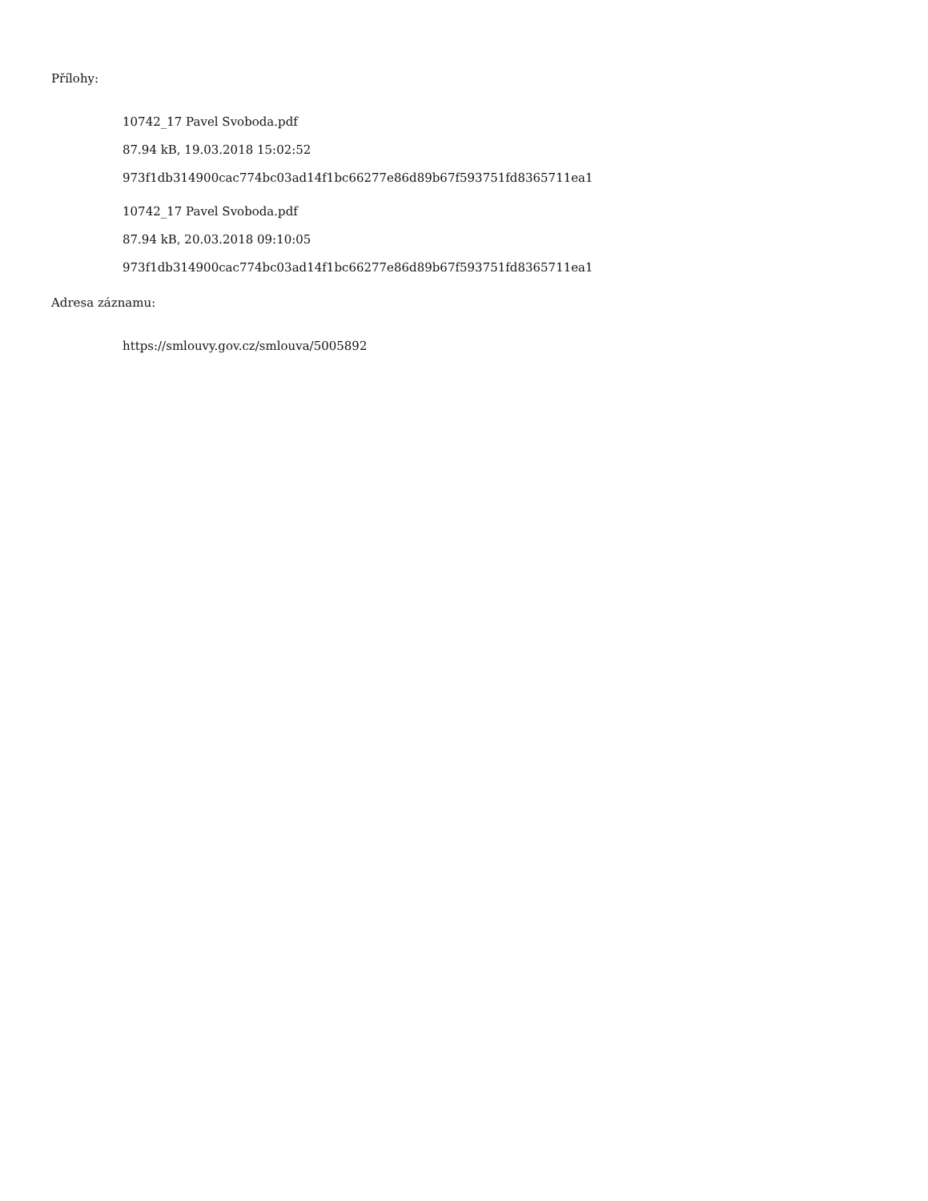Přílohy:
10742_17 Pavel Svoboda.pdf
87.94 kB, 19.03.2018 15:02:52
973f1db314900cac774bc03ad14f1bc66277e86d89b67f593751fd8365711ea1
10742_17 Pavel Svoboda.pdf
87.94 kB, 20.03.2018 09:10:05
973f1db314900cac774bc03ad14f1bc66277e86d89b67f593751fd8365711ea1
Adresa záznamu:
https://smlouvy.gov.cz/smlouva/5005892